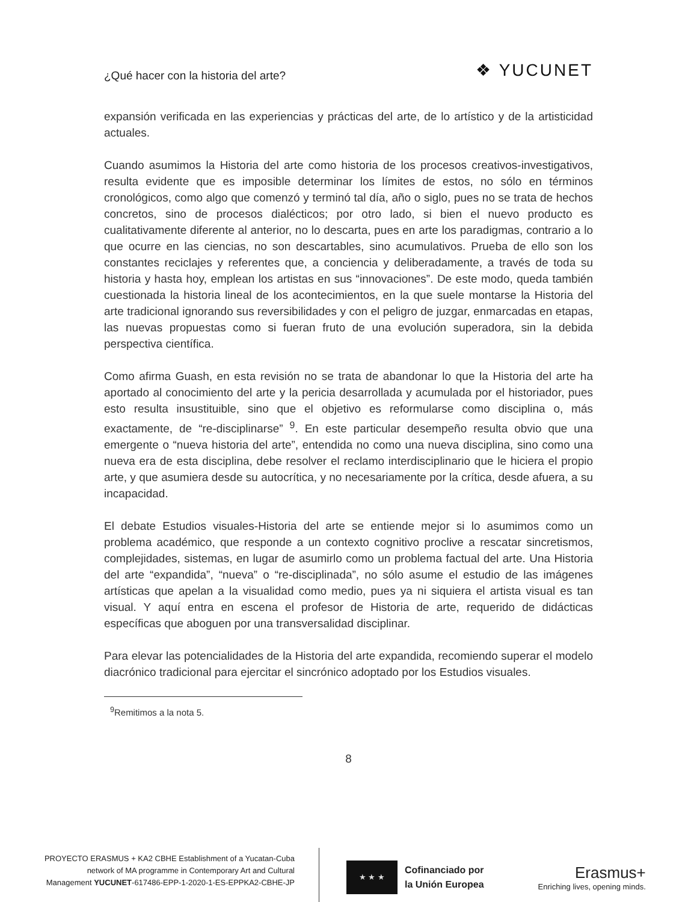¿Qué hacer con la historia del arte?
❖ YUCUNET
expansión verificada en las experiencias y prácticas del arte, de lo artístico y de la artisticidad actuales.
Cuando asumimos la Historia del arte como historia de los procesos creativos-investigativos, resulta evidente que es imposible determinar los límites de estos, no sólo en términos cronológicos, como algo que comenzó y terminó tal día, año o siglo, pues no se trata de hechos concretos, sino de procesos dialécticos; por otro lado, si bien el nuevo producto es cualitativamente diferente al anterior, no lo descarta, pues en arte los paradigmas, contrario a lo que ocurre en las ciencias, no son descartables, sino acumulativos. Prueba de ello son los constantes reciclajes y referentes que, a conciencia y deliberadamente, a través de toda su historia y hasta hoy, emplean los artistas en sus “innovaciones”. De este modo, queda también cuestionada la historia lineal de los acontecimientos, en la que suele montarse la Historia del arte tradicional ignorando sus reversibilidades y con el peligro de juzgar, enmarcadas en etapas, las nuevas propuestas como si fueran fruto de una evolución superadora, sin la debida perspectiva científica.
Como afirma Guash, en esta revisión no se trata de abandonar lo que la Historia del arte ha aportado al conocimiento del arte y la pericia desarrollada y acumulada por el historiador, pues esto resulta insustituible, sino que el objetivo es reformularse como disciplina o, más exactamente, de “re-disciplinarse” <sup>9</sup>. En este particular desempeño resulta obvio que una emergente o “nueva historia del arte”, entendida no como una nueva disciplina, sino como una nueva era de esta disciplina, debe resolver el reclamo interdisciplinario que le hiciera el propio arte, y que asumiera desde su autocrítica, y no necesariamente por la crítica, desde afuera, a su incapacidad.
El debate Estudios visuales-Historia del arte se entiende mejor si lo asumimos como un problema académico, que responde a un contexto cognitivo proclive a rescatar sincretismos, complejidades, sistemas, en lugar de asumirlo como un problema factual del arte. Una Historia del arte “expandida”, “nueva” o “re-disciplinada”, no sólo asume el estudio de las imágenes artísticas que apelan a la visualidad como medio, pues ya ni siquiera el artista visual es tan visual. Y aquí entra en escena el profesor de Historia de arte, requerido de didácticas específicas que aboguen por una transversalidad disciplinar.
Para elevar las potencialidades de la Historia del arte expandida, recomiendo superar el modelo diacrónico tradicional para ejercitar el sincrónico adoptado por los Estudios visuales.
<sup>9</sup> Remitimos a la nota 5.
8
PROYECTO ERASMUS + KA2 CBHE Establishment of a Yucatan-Cuba
network of MA programme in Contemporary Art and Cultural
Management YUCUNET-617486-EPP-1-2020-1-ES-EPPKA2-CBHE-JP
★ ★ ★
Cofinanciado por
la Unión Europea
Erasmus+
Enriching lives, opening minds.